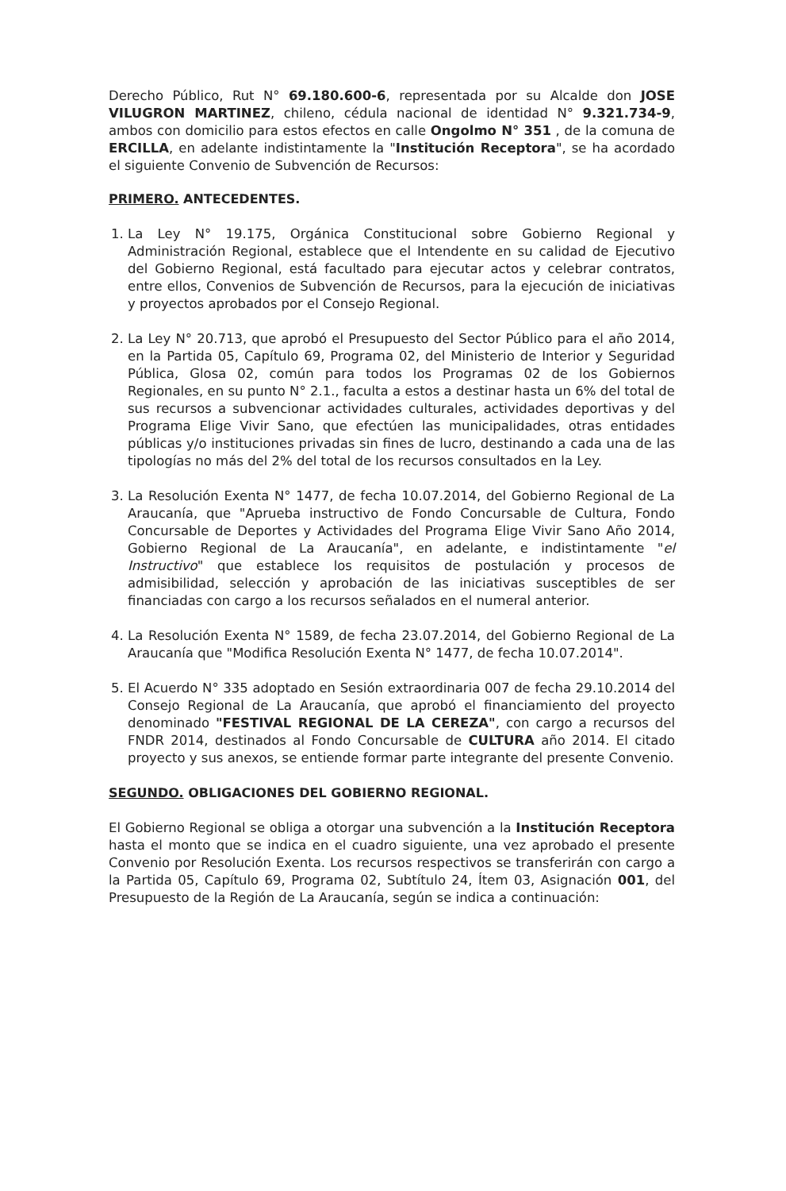Derecho Público, Rut N° 69.180.600-6, representada por su Alcalde don JOSE VILUGRON MARTINEZ, chileno, cédula nacional de identidad N° 9.321.734-9, ambos con domicilio para estos efectos en calle Ongolmo N° 351 , de la comuna de ERCILLA, en adelante indistintamente la "Institución Receptora", se ha acordado el siguiente Convenio de Subvención de Recursos:
PRIMERO. ANTECEDENTES.
1. La Ley N° 19.175, Orgánica Constitucional sobre Gobierno Regional y Administración Regional, establece que el Intendente en su calidad de Ejecutivo del Gobierno Regional, está facultado para ejecutar actos y celebrar contratos, entre ellos, Convenios de Subvención de Recursos, para la ejecución de iniciativas y proyectos aprobados por el Consejo Regional.
2. La Ley N° 20.713, que aprobó el Presupuesto del Sector Público para el año 2014, en la Partida 05, Capítulo 69, Programa 02, del Ministerio de Interior y Seguridad Pública, Glosa 02, común para todos los Programas 02 de los Gobiernos Regionales, en su punto N° 2.1., faculta a estos a destinar hasta un 6% del total de sus recursos a subvencionar actividades culturales, actividades deportivas y del Programa Elige Vivir Sano, que efectúen las municipalidades, otras entidades públicas y/o instituciones privadas sin fines de lucro, destinando a cada una de las tipologías no más del 2% del total de los recursos consultados en la Ley.
3. La Resolución Exenta N° 1477, de fecha 10.07.2014, del Gobierno Regional de La Araucanía, que "Aprueba instructivo de Fondo Concursable de Cultura, Fondo Concursable de Deportes y Actividades del Programa Elige Vivir Sano Año 2014, Gobierno Regional de La Araucanía", en adelante, e indistintamente "el Instructivo" que establece los requisitos de postulación y procesos de admisibilidad, selección y aprobación de las iniciativas susceptibles de ser financiadas con cargo a los recursos señalados en el numeral anterior.
4. La Resolución Exenta N° 1589, de fecha 23.07.2014, del Gobierno Regional de La Araucanía que "Modifica Resolución Exenta N° 1477, de fecha 10.07.2014".
5. El Acuerdo N° 335 adoptado en Sesión extraordinaria 007 de fecha 29.10.2014 del Consejo Regional de La Araucanía, que aprobó el financiamiento del proyecto denominado "FESTIVAL REGIONAL DE LA CEREZA", con cargo a recursos del FNDR 2014, destinados al Fondo Concursable de CULTURA año 2014. El citado proyecto y sus anexos, se entiende formar parte integrante del presente Convenio.
SEGUNDO. OBLIGACIONES DEL GOBIERNO REGIONAL.
El Gobierno Regional se obliga a otorgar una subvención a la Institución Receptora hasta el monto que se indica en el cuadro siguiente, una vez aprobado el presente Convenio por Resolución Exenta. Los recursos respectivos se transferirán con cargo a la Partida 05, Capítulo 69, Programa 02, Subtítulo 24, Ítem 03, Asignación 001, del Presupuesto de la Región de La Araucanía, según se indica a continuación: